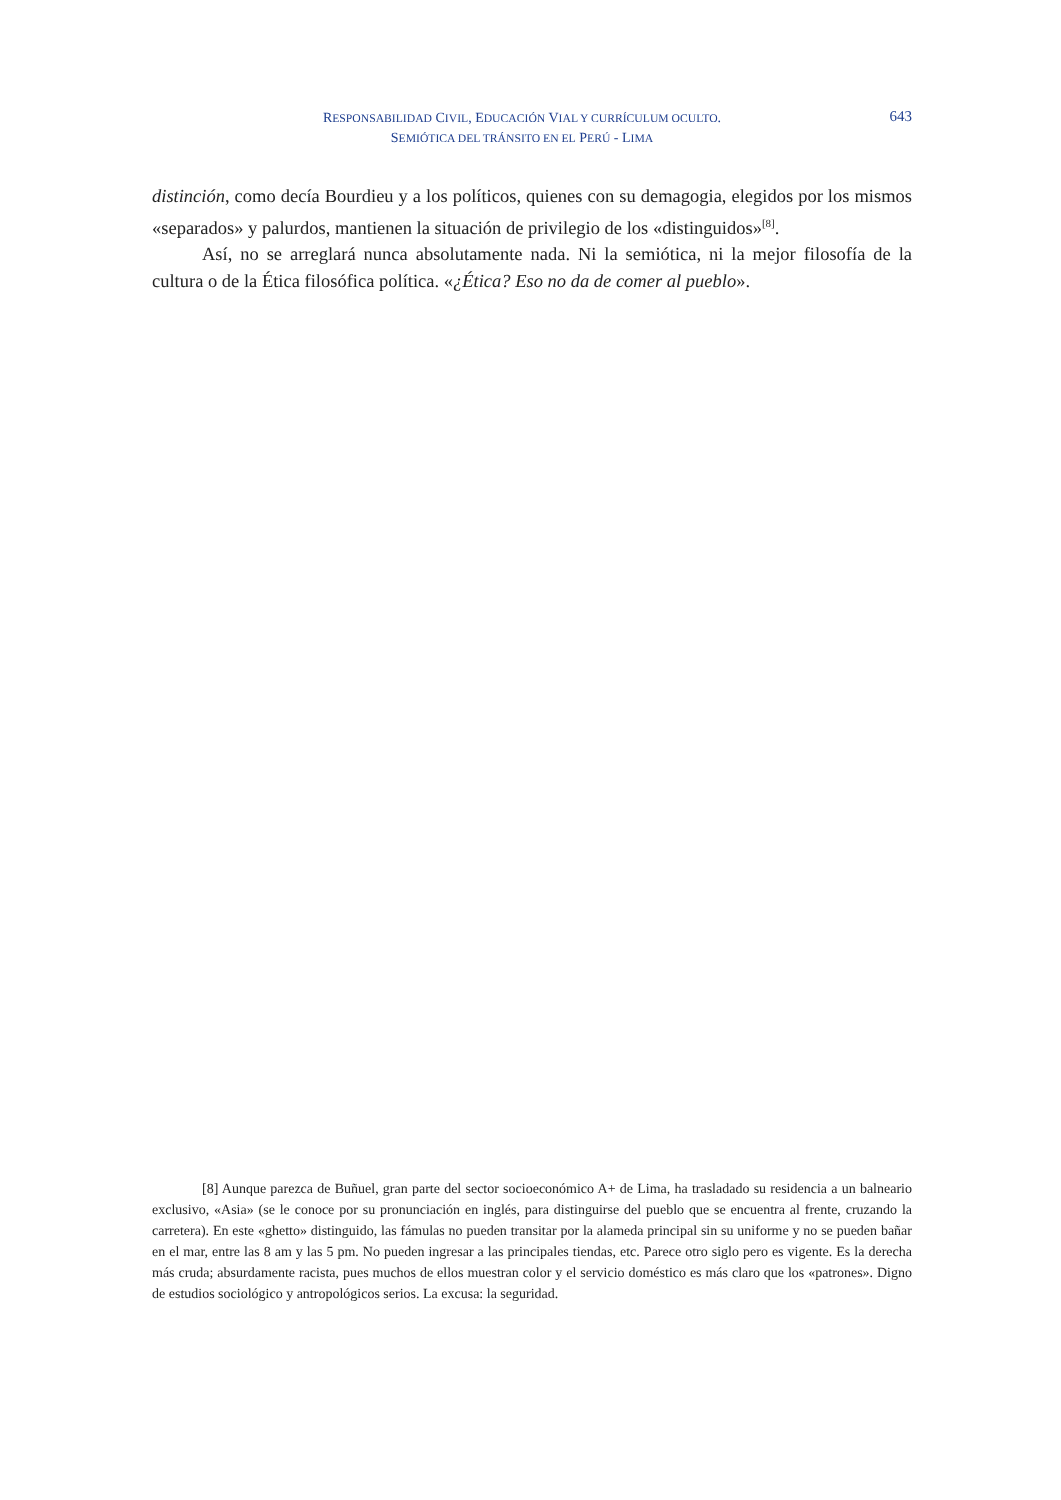RESPONSABILIDAD CIVIL, EDUCACIÓN VIAL Y CURRÍCULUM OCULTO.
SEMIÓTICA DEL TRÁNSITO EN EL PERÚ - LIMA
643
distinción, como decía Bourdieu y a los políticos, quienes con su demagogia, elegidos por los mismos «separados» y palurdos, mantienen la situación de privilegio de los «distinguidos»<sup>[8]</sup>.
Así, no se arreglará nunca absolutamente nada. Ni la semiótica, ni la mejor filosofía de la cultura o de la Ética filosófica política. «¿Ética? Eso no da de comer al pueblo».
[8] Aunque parezca de Buñuel, gran parte del sector socioeconómico A+ de Lima, ha trasladado su residencia a un balneario exclusivo, «Asia» (se le conoce por su pronunciación en inglés, para distinguirse del pueblo que se encuentra al frente, cruzando la carretera). En este «ghetto» distinguido, las fámulas no pueden transitar por la alameda principal sin su uniforme y no se pueden bañar en el mar, entre las 8 am y las 5 pm. No pueden ingresar a las principales tiendas, etc. Parece otro siglo pero es vigente. Es la derecha más cruda; absurdamente racista, pues muchos de ellos muestran color y el servicio doméstico es más claro que los «patrones». Digno de estudios sociológico y antropológicos serios. La excusa: la seguridad.